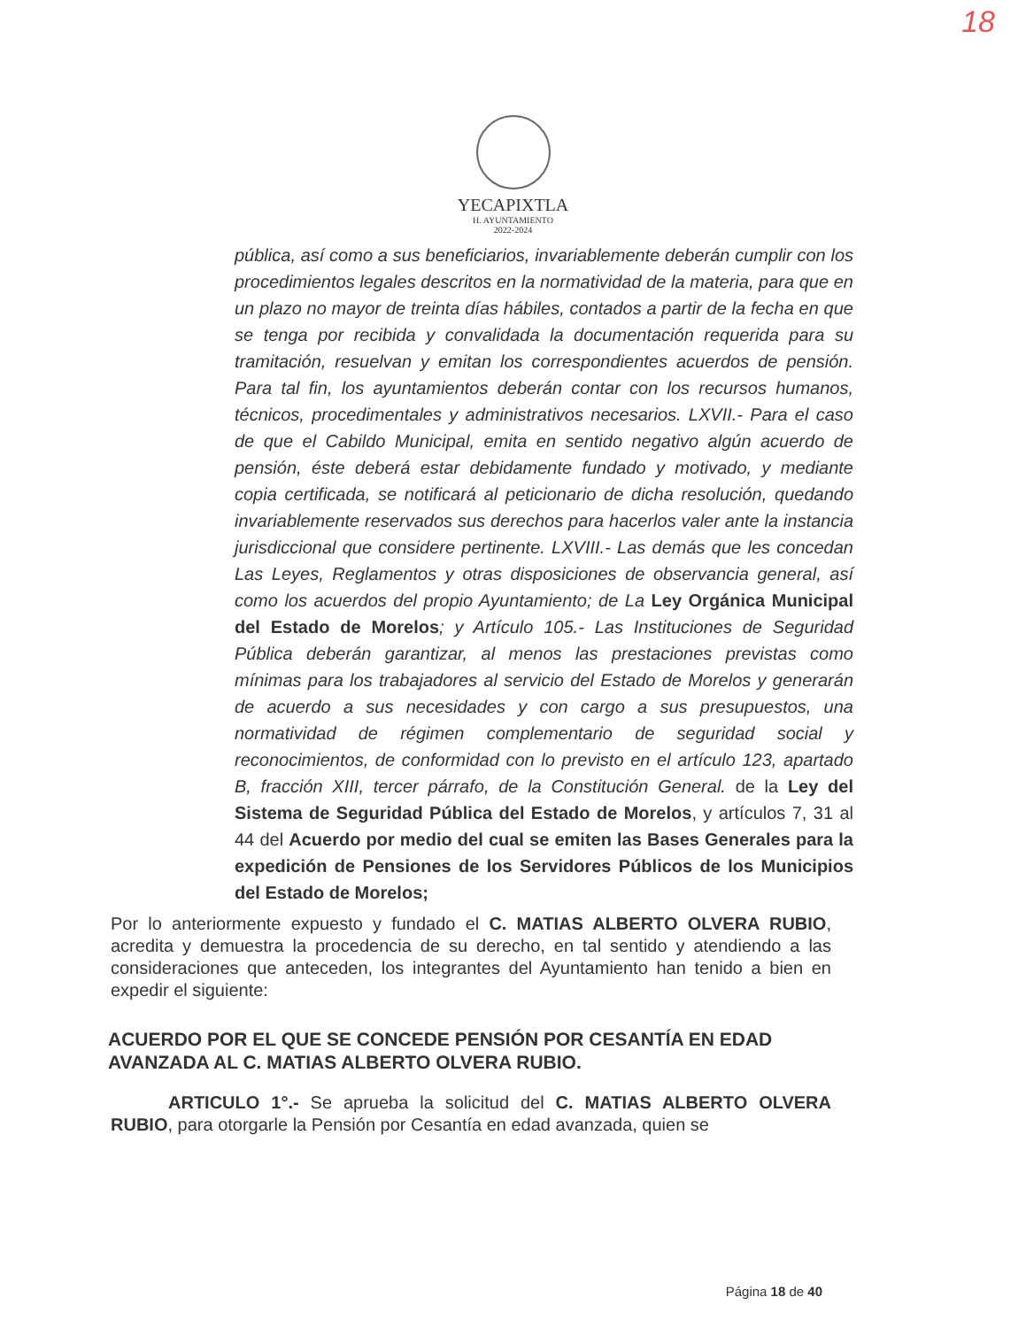18
YECAPIXTLA
H. AYUNTAMIENTO
2022-2024
pública, así como a sus beneficiarios, invariablemente deberán cumplir con los procedimientos legales descritos en la normatividad de la materia, para que en un plazo no mayor de treinta días hábiles, contados a partir de la fecha en que se tenga por recibida y convalidada la documentación requerida para su tramitación, resuelvan y emitan los correspondientes acuerdos de pensión. Para tal fin, los ayuntamientos deberán contar con los recursos humanos, técnicos, procedimentales y administrativos necesarios. LXVII.- Para el caso de que el Cabildo Municipal, emita en sentido negativo algún acuerdo de pensión, éste deberá estar debidamente fundado y motivado, y mediante copia certificada, se notificará al peticionario de dicha resolución, quedando invariablemente reservados sus derechos para hacerlos valer ante la instancia jurisdiccional que considere pertinente. LXVIII.- Las demás que les concedan Las Leyes, Reglamentos y otras disposiciones de observancia general, así como los acuerdos del propio Ayuntamiento; de La Ley Orgánica Municipal del Estado de Morelos; y Artículo 105.- Las Instituciones de Seguridad Pública deberán garantizar, al menos las prestaciones previstas como mínimas para los trabajadores al servicio del Estado de Morelos y generarán de acuerdo a sus necesidades y con cargo a sus presupuestos, una normatividad de régimen complementario de seguridad social y reconocimientos, de conformidad con lo previsto en el artículo 123, apartado B, fracción XIII, tercer párrafo, de la Constitución General. de la Ley del Sistema de Seguridad Pública del Estado de Morelos, y artículos 7, 31 al 44 del Acuerdo por medio del cual se emiten las Bases Generales para la expedición de Pensiones de los Servidores Públicos de los Municipios del Estado de Morelos;
Por lo anteriormente expuesto y fundado el C. MATIAS ALBERTO OLVERA RUBIO, acredita y demuestra la procedencia de su derecho, en tal sentido y atendiendo a las consideraciones que anteceden, los integrantes del Ayuntamiento han tenido a bien en expedir el siguiente:
ACUERDO POR EL QUE SE CONCEDE PENSIÓN POR CESANTÍA EN EDAD AVANZADA AL C. MATIAS ALBERTO OLVERA RUBIO.
ARTICULO 1°.- Se aprueba la solicitud del C. MATIAS ALBERTO OLVERA RUBIO, para otorgarle la Pensión por Cesantía en edad avanzada, quien se
Página 18 de 40